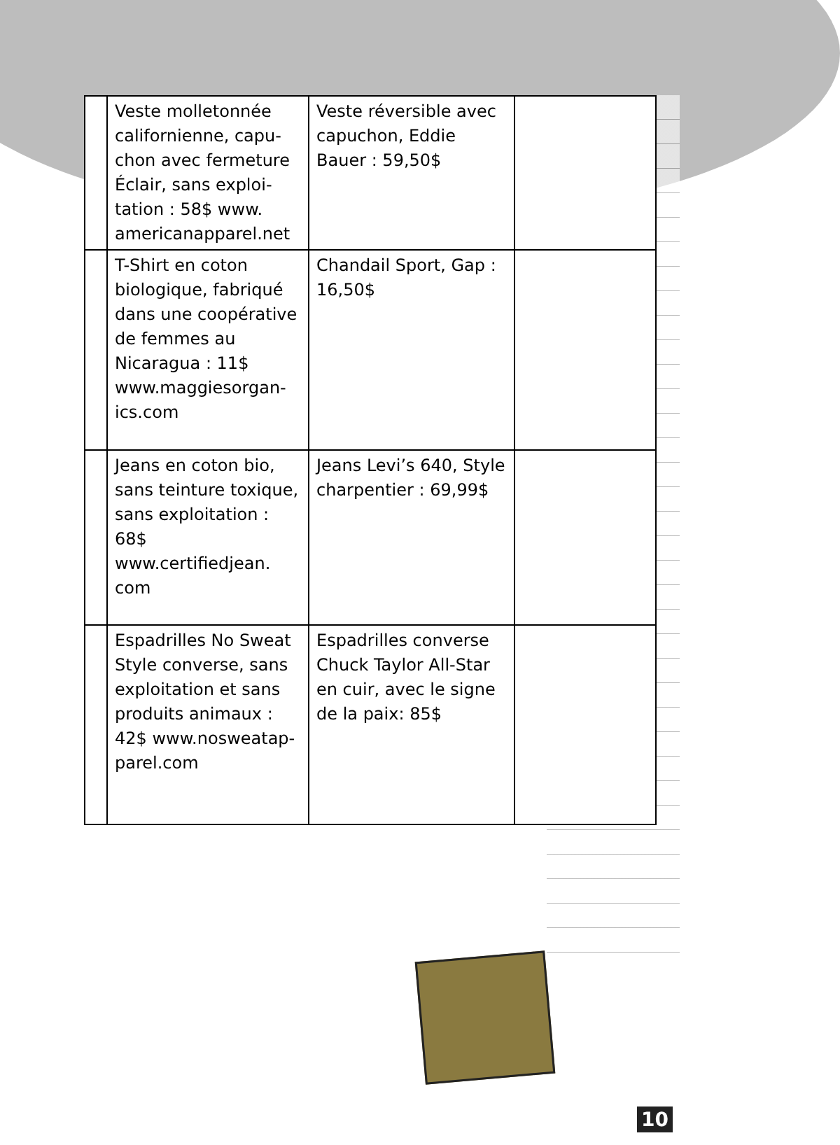| | Veste molletonnée californienne, capu­chon avec fermeture Éclair, sans exploi­tation : 58$ www. americanapparel.net | Veste réversible avec capuchon, Eddie Bauer : 59,50$ | |
| | T-Shirt en coton biologique, fabriqué dans une coopéra­tive de femmes au Nicaragua : 11$ www.maggiesorgan­ics.com | Chandail Sport, Gap : 16,50$ | |
| | Jeans en coton bio, sans teinture tox­ique, sans exploita­tion : 68$ www.certifiedjean. com | Jeans Levi’s 640, Style charpentier : 69,99$ | |
| | Espadrilles No Sweat Style converse, sans exploitation et sans produits animaux : 42$ www.nosweatap­parel.com | Espadrilles converse Chuck Taylor All-Star en cuir, avec le signe de la paix: 85$ | |
10